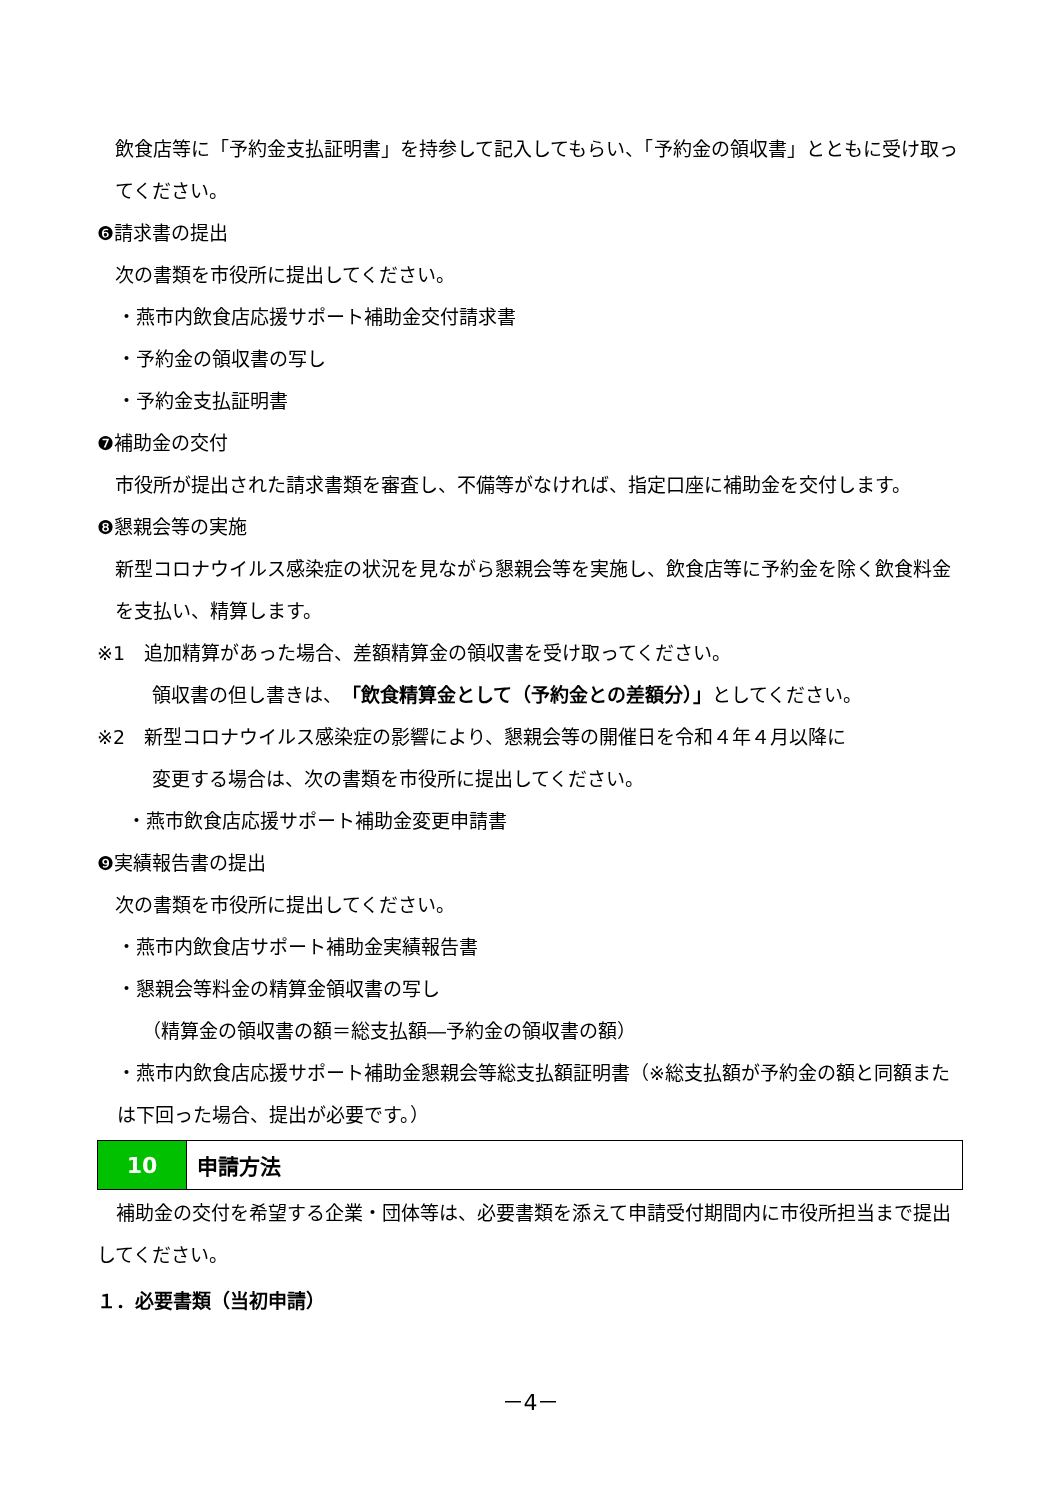飲食店等に「予約金支払証明書」を持参して記入してもらい、「予約金の領収書」とともに受け取ってください。
❻請求書の提出
次の書類を市役所に提出してください。
・燕市内飲食店応援サポート補助金交付請求書
・予約金の領収書の写し
・予約金支払証明書
❼補助金の交付
市役所が提出された請求書類を審査し、不備等がなければ、指定口座に補助金を交付します。
❽懇親会等の実施
新型コロナウイルス感染症の状況を見ながら懇親会等を実施し、飲食店等に予約金を除く飲食料金を支払い、精算します。
※1　追加精算があった場合、差額精算金の領収書を受け取ってください。
領収書の但し書きは、「飲食精算金として（予約金との差額分）」としてください。
※2　新型コロナウイルス感染症の影響により、懇親会等の開催日を令和４年４月以降に
変更する場合は、次の書類を市役所に提出してください。
・燕市飲食店応援サポート補助金変更申請書
❾実績報告書の提出
次の書類を市役所に提出してください。
・燕市内飲食店サポート補助金実績報告書
・懇親会等料金の精算金領収書の写し
（精算金の領収書の額＝総支払額―予約金の領収書の額）
・燕市内飲食店応援サポート補助金懇親会等総支払額証明書（※総支払額が予約金の額と同額または下回った場合、提出が必要です。）
10 申請方法
　補助金の交付を希望する企業・団体等は、必要書類を添えて申請受付期間内に市役所担当まで提出してください。
１．必要書類（当初申請）
－4－